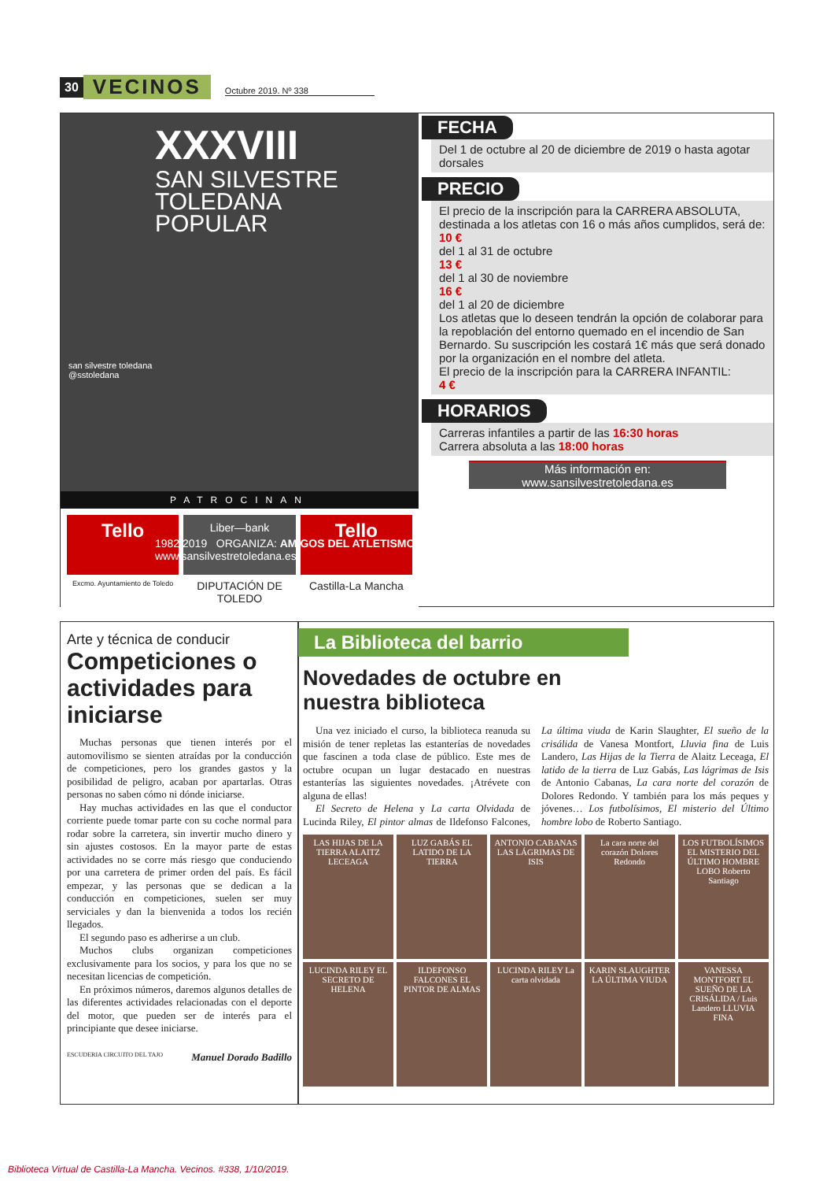30 VECINOS Octubre 2019. Nº 338
XXXVIII
SAN SILVESTRE
TOLEDANA
POPULAR
san silvestre toledana
@sstoledana
1982 2019 ORGANIZA: AMIGOS DEL ATLETISMO
www.sansilvestretoledana.es
PATROCINAN
Tello
Liber—bank
Tello
Excmo. Ayuntamiento de Toledo
DIPUTACIÓN DE TOLEDO
Castilla-La Mancha
FECHA
Del 1 de octubre al 20 de diciembre de 2019 o hasta agotar dorsales
PRECIO
El precio de la inscripción para la CARRERA ABSOLUTA, destinada a los atletas con 16 o más años cumplidos, será de:
10 €
del 1 al 31 de octubre
13 €
del 1 al 30 de noviembre
16 €
del 1 al 20 de diciembre
Los atletas que lo deseen tendrán la opción de colaborar para la repoblación del entorno quemado en el incendio de San Bernardo. Su suscripción les costará 1€ más que será donado por la organización en el nombre del atleta.
El precio de la inscripción para la CARRERA INFANTIL:
4 €
HORARIOS
Carreras infantiles a partir de las 16:30 horas
Carrera absoluta a las 18:00 horas
Más información en:
www.sansilvestretoledana.es
Arte y técnica de conducir
Competiciones o actividades para iniciarse
Muchas personas que tienen interés por el automovilismo se sienten atraídas por la conducción de competiciones, pero los grandes gastos y la posibilidad de peligro, acaban por apartarlas. Otras personas no saben cómo ni dónde iniciarse.
Hay muchas actividades en las que el conductor corriente puede tomar parte con su coche normal para rodar sobre la carretera, sin invertir mucho dinero y sin ajustes costosos. En la mayor parte de estas actividades no se corre más riesgo que conduciendo por una carretera de primer orden del país. Es fácil empezar, y las personas que se dedican a la conducción en competiciones, suelen ser muy serviciales y dan la bienvenida a todos los recién llegados.
El segundo paso es adherirse a un club.
Muchos clubs organizan competiciones exclusivamente para los socios, y para los que no se necesitan licencias de competición.
En próximos números, daremos algunos detalles de las diferentes actividades relacionadas con el deporte del motor, que pueden ser de interés para el principiante que desee iniciarse.
ESCUDERIA CIRCUITO DEL TAJO Manuel Dorado Badillo
La Biblioteca del barrio
Novedades de octubre en nuestra biblioteca
Una vez iniciado el curso, la biblioteca reanuda su misión de tener repletas las estanterías de novedades que fascinen a toda clase de público. Este mes de octubre ocupan un lugar destacado en nuestras estanterías las siguientes novedades. ¡Atrévete con alguna de ellas!
El Secreto de Helena y La carta Olvidada de Lucinda Riley, El pintor almas de Ildefonso Falcones, La última viuda de Karin Slaughter, El sueño de la crisálida de Vanesa Montfort, Lluvia fina de Luis Landero, Las Hijas de la Tierra de Alaitz Leceaga, El latido de la tierra de Luz Gabás, Las lágrimas de Isis de Antonio Cabanas, La cara norte del corazón de Dolores Redondo. Y también para los más peques y jóvenes… Los futbolísimos, El misterio del Último hombre lobo de Roberto Santiago.
LAS HIJAS DE LA TIERRA ALAITZ LECEAGA
LUZ GABÁS EL LATIDO DE LA TIERRA
ANTONIO CABANAS LAS LÁGRIMAS DE ISIS
La cara norte del corazón Dolores Redondo
LOS FUTBOLÍSIMOS EL MISTERIO DEL ÚLTIMO HOMBRE LOBO Roberto Santiago
LUCINDA RILEY EL SECRETO DE HELENA
ILDEFONSO FALCONES EL PINTOR DE ALMAS
LUCINDA RILEY La carta olvidada
KARIN SLAUGHTER LA ÚLTIMA VIUDA
VANESSA MONTFORT EL SUEÑO DE LA CRISÁLIDA / Luis Landero LLUVIA FINA
Biblioteca Virtual de Castilla-La Mancha. Vecinos. #338, 1/10/2019.